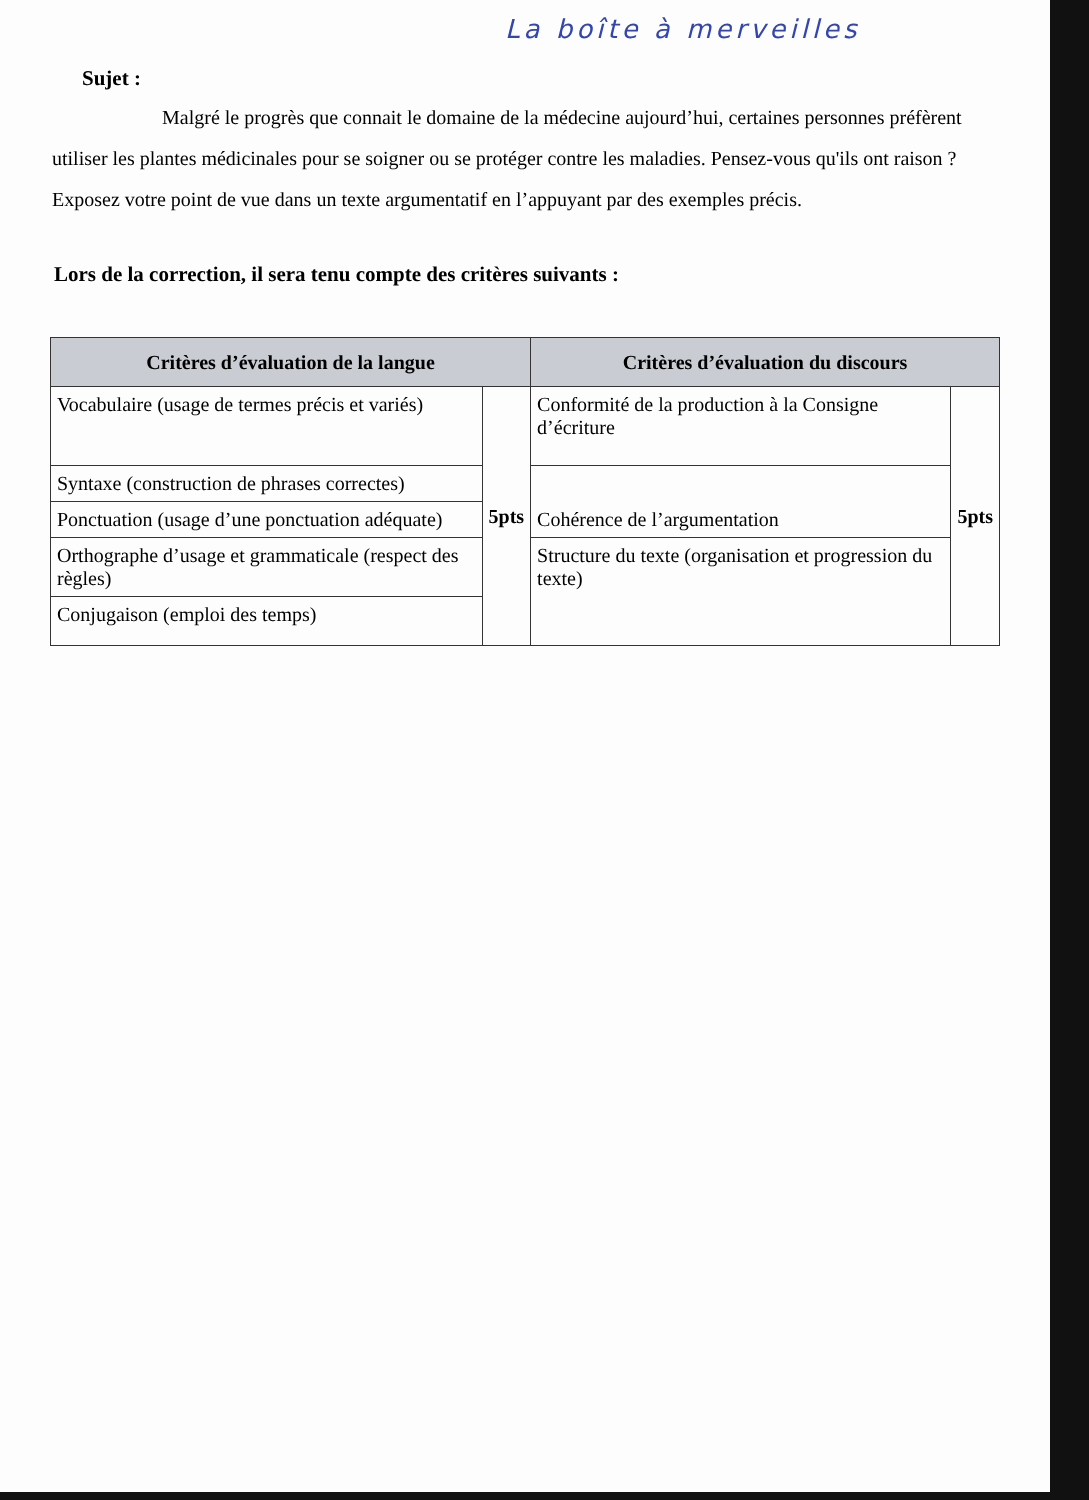La boîte à merveilles
Sujet :
Malgré le progrès que connait le domaine de la médecine aujourd’hui, certaines personnes préfèrent utiliser les plantes médicinales pour se soigner ou se protéger contre les maladies. Pensez-vous qu'ils ont raison ? Exposez votre point de vue dans un texte argumentatif en l’appuyant par des exemples précis.
Lors de la correction, il sera tenu compte des critères suivants :
| Critères d’évaluation de la langue | | Critères d’évaluation du discours | |
| --- | --- | --- | --- |
| Vocabulaire (usage de termes précis et variés) | 5pts | Conformité de la production à la Consigne d’écriture | 5pts |
| Syntaxe (construction de phrases correctes) | | Cohérence de l’argumentation | |
| Ponctuation (usage d’une ponctuation adéquate) | | | |
| Orthographe d’usage et grammaticale (respect des règles) | | Structure du texte (organisation et progression du texte) | |
| Conjugaison (emploi des temps) | | | |